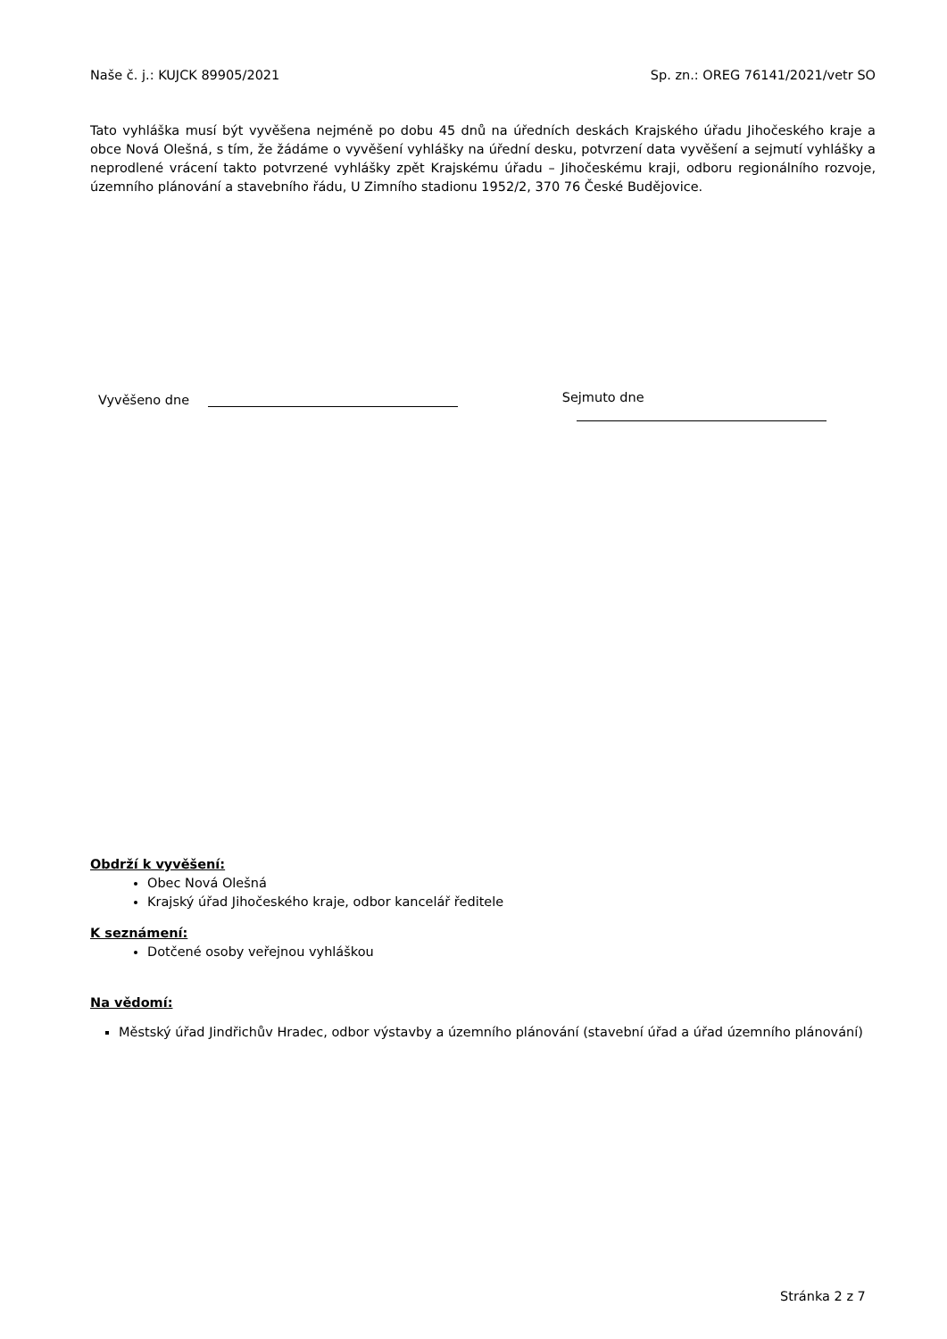Naše č. j.: KUJCK 89905/2021 Sp. zn.: OREG 76141/2021/vetr SO
Tato vyhláška musí být vyvěšena nejméně po dobu 45 dnů na úředních deskách Krajského úřadu Jihočeského kraje a obce Nová Olešná, s tím, že žádáme o vyvěšení vyhlášky na úřední desku, potvrzení data vyvěšení a sejmutí vyhlášky a neprodlené vrácení takto potvrzené vyhlášky zpět Krajskému úřadu – Jihočeskému kraji, odboru regionálního rozvoje, územního plánování a stavebního řádu, U Zimního stadionu 1952/2, 370 76 České Budějovice.
Vyvěšeno dne Sejmuto dne
Obdrží k vyvěšení:
Obec Nová Olešná
Krajský úřad Jihočeského kraje, odbor kancelář ředitele
K seznámení:
Dotčené osoby veřejnou vyhláškou
Na vědomí:
Městský úřad Jindřichův Hradec, odbor výstavby a územního plánování (stavební úřad a úřad územního plánování)
Stránka 2 z 7